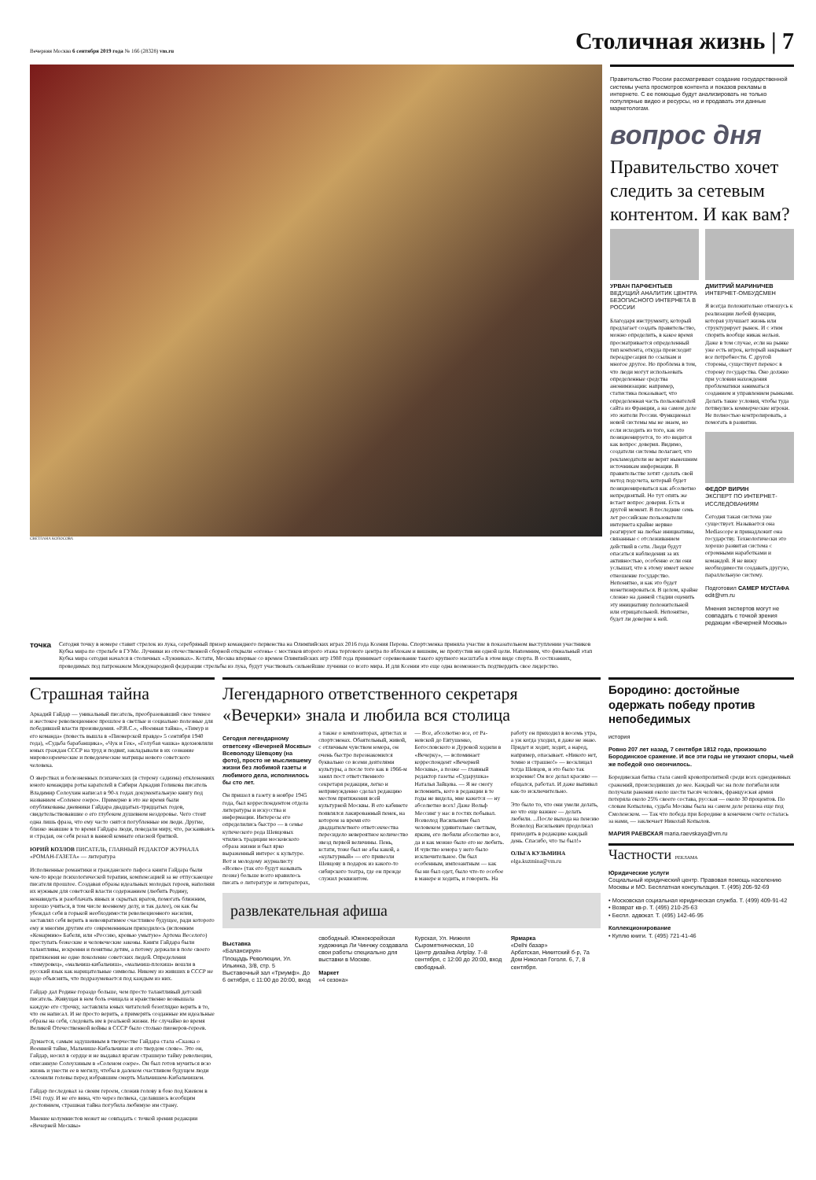Вечерняя Москва 6 сентября 2019 года № 166 (28328) vm.ru
Столичная жизнь | 7
СВЕТЛАНА КОЛОСОВА
Правительство России рассматривает создание государственной системы учета просмотров контента и показов рекламы в интернете. С ее помощью будут анализировать не только популярные видео и ресурсы, но и продавать эти данные маркетологам.
вопрос дня
Правительство хочет следить за сетевым контентом. И как вам?
УРВАН ПАРФЕНТЬЕВ
ВЕДУЩИЙ АНАЛИТИК ЦЕНТРА БЕЗОПАСНОГО ИНТЕРНЕТА В РОССИИ
Благодаря инструменту, который предлагает создать правительство, можно определить, в какое время просматривается определенный тип контента, откуда происходит переадресация по ссылкам и многое другое. Но проблема в том, что люди могут использовать определенные средства анонимизации: например, статистика показывает, что определенная часть пользователей сайта из Франции, а на самом деле это жители России. Функционал новой системы мы не знаем, но если исходить из того, как это позиционируется, то это видится как вопрос доверия. Видимо, создатели системы полагают, что рекламодатели не верят нынешним источникам информации. В правительстве хотят сделать свой метод подсчета, который будет позиционироваться как абсолютно непредвзятый. Но тут опять же встает вопрос доверия. Есть и другой момент. В последние семь лет российские пользователи интернета крайне нервно реагируют на любые инициативы, связанные с отслеживанием действий в сети. Люди будут опасаться наблюдения за их активностью, особенно если они услышат, что к этому имеет некое отношение государство. Непонятно, и как это будет монетизироваться. В целом, крайне сложно на данной стадии оценить эту инициативу положительной или отрицательной. Непонятно, будет ли доверие к ней.
ДМИТРИЙ МАРИНИЧЕВ
ИНТЕРНЕТ-ОМБУДСМЕН
Я всегда положительно отношусь к реализации любой функции, которая улучшает жизнь или структурирует рынок. И с этим спорить вообще никак нельзя. Даже в том случае, если на рынке уже есть игрок, который закрывает все потребности. С другой стороны, существует перекос в сторону государства. Оно должно при условии нахождения проблематики заниматься созданием и управлением рынками. Делать такие условия, чтобы туда потянулись коммерческие игроки. Не полностью контролировать, а помогать в развитии.
ФЕДОР ВИРИН
ЭКСПЕРТ ПО ИНТЕРНЕТ-ИССЛЕДОВАНИЯМ
Сегодня такая система уже существует. Называется она Mediascope и принадлежит она государству. Технологически это хорошо развитая система с огромными наработками и командой. Я не вижу необходимости создавать другую, параллельную систему.
Подготовил САМЕР МУСТАФА edit@vm.ru
Мнения экспертов могут не совпадать с точкой зрения редакции «Вечерней Москвы»
точка
Сегодня точку в номере ставит стрелок из лука, серебряный призер командного первенства на Олимпийских играх 2016 года Ксения Перова. Спортсменка приняла участие в показательном выступлении участников Кубка мира по стрельбе в ГУМе. Лучники из отечественной сборной открыли «огонь» с мостиков второго этажа торгового центра по яблокам и вишням, не пропустив ни одной цели. Напомним, что финальный этап Кубка мира сегодня начался в столичных «Лужниках». Кстати, Москва впервые со времен Олимпийских игр 1980 года принимает соревнование такого крупного масштаба в этом виде спорта. В состязаниях, проводимых под патронажем Международной федерации стрельбы из лука, будут участвовать сильнейшие лучники со всего мира. И для Ксении это еще одна возможность подтвердить свое лидерство.
Страшная тайна
Аркадий Гайдар — уникальный писатель, преобразовавший свое темное и жестокое революционное прошлое в светлые и социально полезные для победившей власти произведения. «Р.В.С.», «Военная тайна», «Тимур и его команда» (повесть вышла в «Пионерской правде» 5 сентября 1940 года), «Судьба барабанщика», «Чук и Гек», «Голубая чашка» вдохновляли юных граждан СССР на труд и подвиг, закладывали в их сознание мировоззренческие и поведенческие матрицы нового советского человека.
О зверствах и болезненных психических (в сторону садизма) отклонениях юного командира роты карателей в Сибири Аркадия Голикова писатель Владимир Солоухин написал в 90-х годах документальную книгу под названием «Соленое озеро». Примерно в это же время были опубликованы дневники Гайдара двадцатых-тридцатых годов, свидетельствовавшие о его глубоком душевном нездоровье. Чего стоит одна лишь фраза, что ему часто снятся погубленные им люди. Другие, близко знавшие в то время Гайдара люди, поведали миру, что, раскаиваясь и страдая, он себя резал в ванной комнате опасной бритвой.
ЮРИЙ КОЗЛОВ ПИСАТЕЛЬ, ГЛАВНЫЙ РЕДАКТОР ЖУРНАЛА «РОМАН-ГАЗЕТА» — литература
Исполненные романтики и гражданского пафоса книги Гайдара были чем-то вроде психологической терапии, компенсацией за не отпускающее писателя прошлое. Создавая образы идеальных молодых героев, наполняя их нужным для советской власти содержанием (любить Родину, ненавидеть и разоблачать явных и скрытых врагов, помогать ближним, хорошо учиться, в том числе военному делу, и так далее), он как бы убеждал себя в горькой необходимости революционного насилия, заставлял себя верить в невозвратимое счастливое будущее, ради которого ему и многим другим его современникам приходилось (вспомним «Конармию» Бабеля, или «Россию, кровью умытую» Артема Веселого) преступать божеские и человеческие законы. Книги Гайдара были талантливы, искренни и понятны детям, а потому держали в поле своего притяжения не одно поколение советских людей. Определения «тимуровец», «мальчиш-кибальчиш», «мальчиш-плохиш» вошли в русский язык как нарицательные символы. Никому из живших в СССР не надо объяснять, что подразумевается под каждым из них.
Гайдар дал Родине гораздо больше, чем просто талантливый детский писатель. Живущая в нем боль очищала и нравственно возвышала каждую его строчку, заставляла юных читателей безоглядно верить в то, что он написал. И не просто верить, а примерять созданные им идеальные образы на себя, следовать им в реальной жизни. Не случайно во время Великой Отечественной войны в СССР было столько пионеров-героев.
Думается, самым задушевным в творчестве Гайдара стала «Сказка о Военной тайне, Мальчише-Кибальчише и его твердом слове». Это он, Гайдар, носил в сердце и не выдавал врагам страшную тайну революции, описанную Солоухиным в «Соленом озере». Он был готов мучиться всю жизнь и унести ее в могилу, чтобы в далеком счастливом будущем люди склонили головы перед избравшим смерть Мальчишем-Кибальчишем.
Гайдар последовал за своим героем, сложив голову в бою под Киевом в 1941 году. И не его вина, что через полвека, сделавшись всеобщим достоянием, страшная тайна погубила любимую им страну.
Мнение колумнистов может не совпадать с точкой зрения редакции «Вечерней Москвы»
Легендарного ответственного секретаря «Вечерки» знала и любила вся столица
Сегодня легендарному ответсеку «Вечерней Москвы» Всеволоду Шевцову (на фото), просто не мыслившему жизни без любимой газеты и любимого дела, исполнилось бы сто лет.
Он пришел в газету в ноябре 1945 года, был корреспондентом отдела литературы и искусства и информации. Интересы его определились быстро — в семье купеческого рода Шевцовых чтились традиции московского образа жизни и был ярко выраженный интерес к культуре. Вот и молодому журналисту «Всеве» (так его будут называть позже) больше всего нравилось писать о литературе и литераторах, а также о композиторах, артистах и спортсменах. Обаятельный, живой, с отличным чувством юмора, он очень быстро перезнакомился буквально со всеми деятелями культуры, а после того как в 1966-м занял пост ответственного секретаря редакции, легко и непринужденно сделал редакцию местом притяжения всей культурной Москвы. В его кабинете появлялся лакированный пенек, на котором за время его двадцатилетнего ответсекчества пересидело невероятное количество звезд первой величины. Пень, кстати, тоже был не абы какой, а «культурный» — его привезли Шевцову в подарок из какого-то сибирского театра, где он прежде служил реквизитом.
— Все, абсолютно все, от Ра­невской до Евтушенко, Богословского и Дуровой ходили в «Вечерку», — вспоминает корреспондент «Вечерней Москвы», а позже — главный редактор газеты «Сударушка» Наталья Зайцева. — Я не смогу вспомнить, кого в редакции в те годы не видела, мне кажется — ну абсолютно всех! Даже Вольф Мессинг у нас в гостях побывал. Всеволод Васильевич был человеком удивительно светлым, ярким, его любили абсолютно все, да и как можно было его не любить. И чувство юмора у него было исключительное. Он был особенным, импозантным — как бы ни был одет, было что-то особое в манере и ходить, и говорить. На работу он приходил в восемь утра, а уж когда уходил, я даже не знаю. Придет и ходит, ходит, а народ, напримеp, опасывает. «Никого нет, темно и страшно!» — восклицал тогда Шевцов, и это было так искренне! Он все делал красиво — общался, работал. И даже выпивал как-то исключительно.
Это было то, что они умели делать, но что еще важнее — делать любили. ...После выхода на пенсию Всеволод Васильевич продолжал приходить в редакцию каждый день. Спасибо, что ты был!»
ОЛЬГА КУЗЬМИНА olga.kuzmina@vm.ru
развлекательная афиша
Выставка
«Балансируя»
Площадь Революции, Ул. Ильинка, 3/8, стр. 5
Выставочный зал «Триумф». До 6 октября, с 11:00 до 20:00, вход свободный. Южнокорейская художница Ли Чинчжу создавала свои работы специально для выставки в Москве.
Маркет
«4 сезона»
Курская, Ул. Нижняя Сыромятническая, 10
Центр дизайна Artplay. 7–8 сентября, с 12:00 до 20:00, вход свободный.
Ярмарка
«Delhi базар»
Арбатская, Никитский б-р, 7а
Дом Николая Гоголя. 6, 7, 8 сентября.
Бородино: достойные одержать победу против непобедимых
история
Ровно 207 лет назад, 7 сентября 1812 года, произошло Бородинское сражение. И все эти годы не утихают споры, чьей же победой оно окончилось.
Бородинская битва стала самой кровопролитной среди всех однодневных сражений, происходивших до нее. Каждый час на поле погибали или получали ранения около шести тысяч человек, французская армия потеряла около 25% своего состава, русская — около 30 процентов. По словам Копылова, судьба Москвы была на самом деле решена еще под Смоленском. — Так что победа при Бородине в конечном счете осталась за нами, — заключает Николай Копылов.
МАРИЯ РАЕВСКАЯ maria.raevskaya@vm.ru
Частности РЕКЛАМА
Юридические услуги
Социальный юридический центр. Правовая помощь населению Москвы и МО. Бесплатная консультация. Т. (495) 205-92-69
• Московская социальная юридическая служба. Т. (499) 409-91-42
• Возврат кв-р. Т. (495) 210-25-63
• Беспл. адвокат. Т. (495) 142-46-95
Коллекционирование
• Куплю книги. Т. (495) 721-41-46